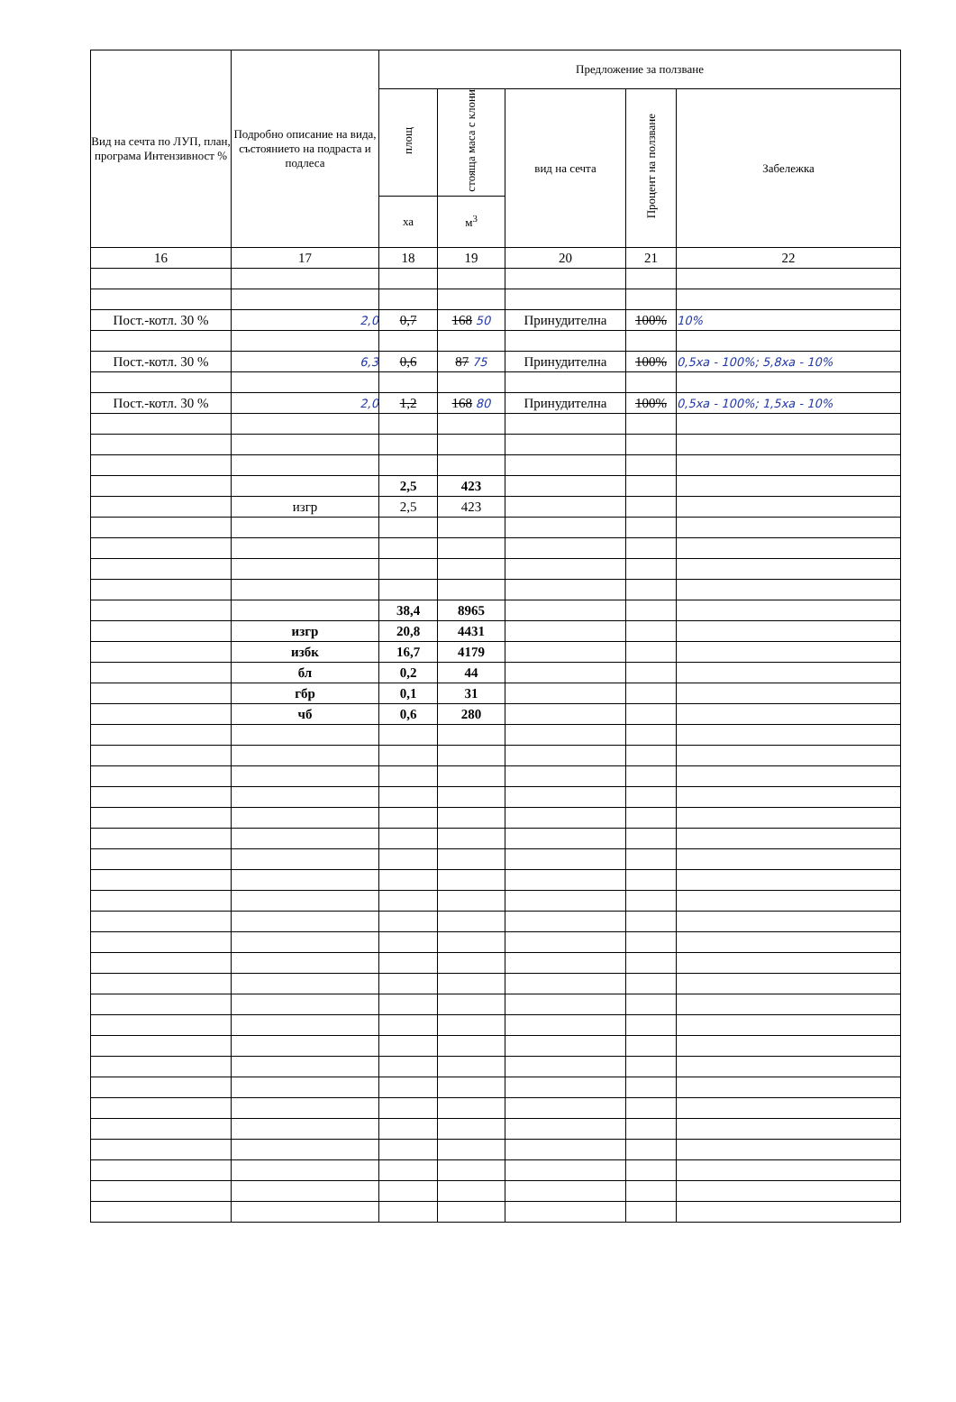| Вид на сечта по ЛУП, план, програма Интензивност % | Подробно описание на вида, състоянието на подраста и подлеса | Предложение за ползване | | | | |
| --- | --- | --- | --- | --- | --- | --- |
| | | площ | стояща маса с клони | вид на сечта | Процент на ползване | Забележка |
| | | ха | м<sup>3</sup> | | | |
| 16 | 17 | 18 | 19 | 20 | 21 | 22 |
| Пост.-котл. 30 % | 2,0 | 0,7 | 168 50 | Принудителна | 100% | 10% |
| Пост.-котл. 30 % | 6,3 | 0,6 | 87 75 | Принудителна | 100% | 0,5ха - 100%; 5,8ха - 10% |
| Пост.-котл. 30 % | 2,0 | 1,2 | 168 80 | Принудителна | 100% | 0,5ха - 100%; 1,5ха - 10% |
| | | 2,5 | 423 | | | |
| | изгр | 2,5 | 423 | | | |
| | | 38,4 | 8965 | | | |
| | изгр | 20,8 | 4431 | | | |
| | избк | 16,7 | 4179 | | | |
| | бл | 0,2 | 44 | | | |
| | гбр | 0,1 | 31 | | | |
| | чб | 0,6 | 280 | | | |